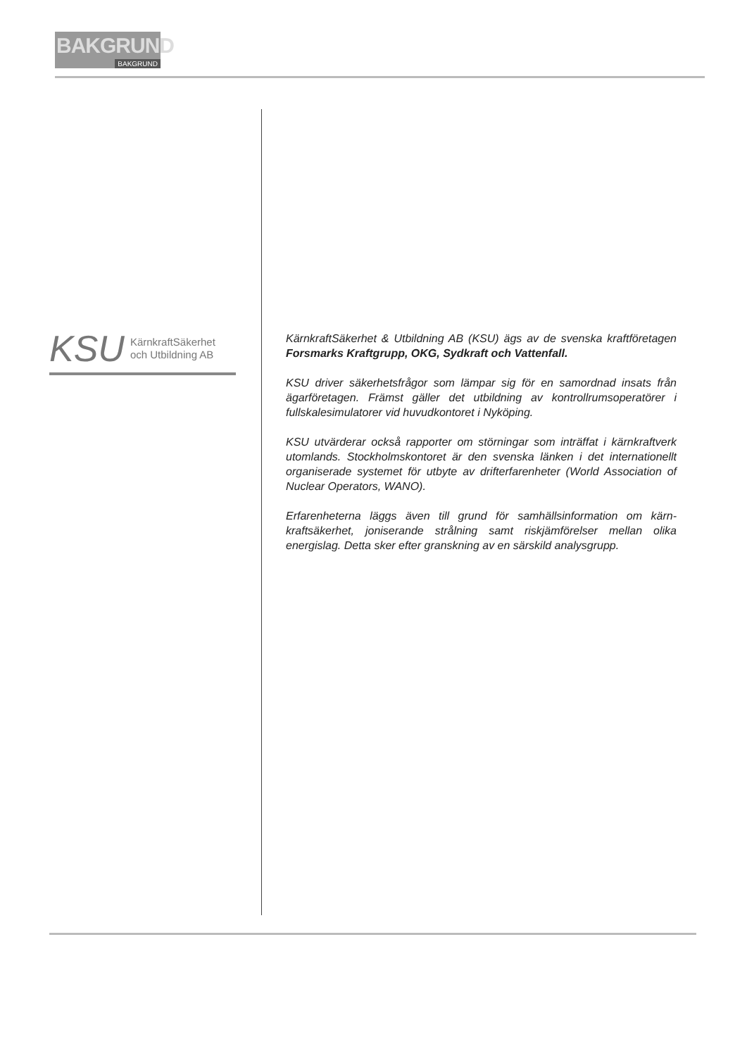BAKGRUND
BAKGRUND
KSU KärnkraftSäkerhet
och Utbildning AB
KärnkraftSäkerhet & Utbildning AB (KSU) ägs av de svenska kraftföretagen Forsmarks Kraftgrupp, OKG, Sydkraft och Vattenfall.
KSU driver säkerhetsfrågor som lämpar sig för en samordnad insats från ägarföretagen. Främst gäller det utbildning av kontrollrumsopera­törer i fullskalesimulatorer vid huvudkontoret i Nyköping.
KSU utvärderar också rapporter om störningar som inträffat i kärnkraft­verk utomlands. Stockholmskontoret är den svenska länken i det inter­nationellt organiserade systemet för utbyte av drifterfarenheter (World Association of Nuclear Operators, WANO).
Erfarenheterna läggs även till grund för samhällsinformation om kärn­kraftsäkerhet, joniserande strålning samt riskjämförelser mellan olika energislag. Detta sker efter granskning av en särskild analysgrupp.